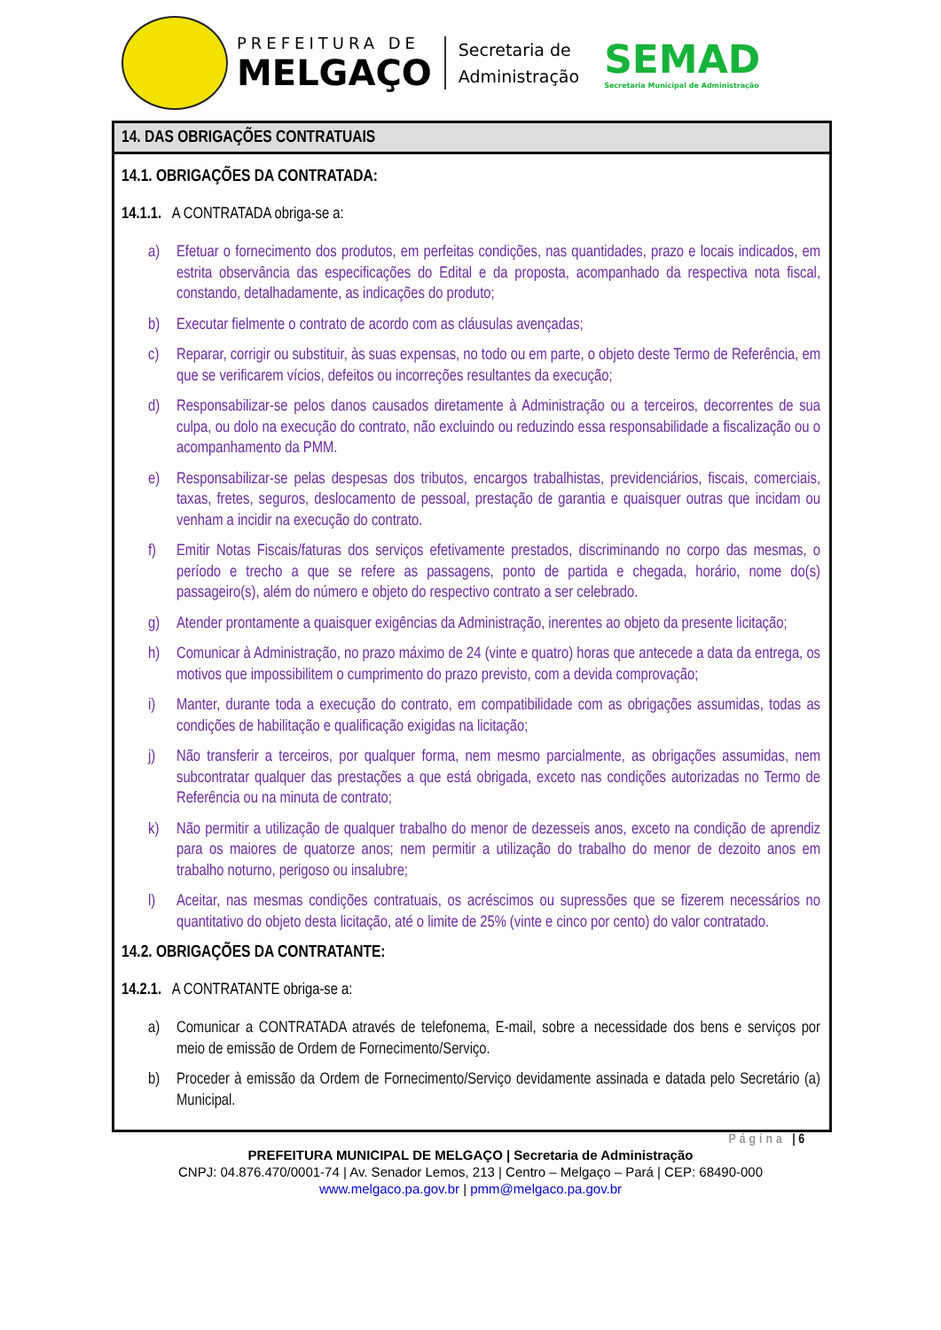PREFEITURA DE
MELGAÇO
Secretaria de
Administração
SEMAD
Secretaria Municipal de Administração
14. DAS OBRIGAÇÕES CONTRATUAIS
14.1. OBRIGAÇÕES DA CONTRATADA:
14.1.1. A CONTRATADA obriga-se a:
a) Efetuar o fornecimento dos produtos, em perfeitas condições, nas quantidades, prazo e locais indicados, em estrita observância das especificações do Edital e da proposta, acompanhado da respectiva nota fiscal, constando, detalhadamente, as indicações do produto;
b) Executar fielmente o contrato de acordo com as cláusulas avençadas;
c) Reparar, corrigir ou substituir, às suas expensas, no todo ou em parte, o objeto deste Termo de Referência, em que se verificarem vícios, defeitos ou incorreções resultantes da execução;
d) Responsabilizar-se pelos danos causados diretamente à Administração ou a terceiros, decorrentes de sua culpa, ou dolo na execução do contrato, não excluindo ou reduzindo essa responsabilidade a fiscalização ou o acompanhamento da PMM.
e) Responsabilizar-se pelas despesas dos tributos, encargos trabalhistas, previdenciários, fiscais, comerciais, taxas, fretes, seguros, deslocamento de pessoal, prestação de garantia e quaisquer outras que incidam ou venham a incidir na execução do contrato.
f) Emitir Notas Fiscais/faturas dos serviços efetivamente prestados, discriminando no corpo das mesmas, o período e trecho a que se refere as passagens, ponto de partida e chegada, horário, nome do(s) passageiro(s), além do número e objeto do respectivo contrato a ser celebrado.
g) Atender prontamente a quaisquer exigências da Administração, inerentes ao objeto da presente licitação;
h) Comunicar à Administração, no prazo máximo de 24 (vinte e quatro) horas que antecede a data da entrega, os motivos que impossibilitem o cumprimento do prazo previsto, com a devida comprovação;
i) Manter, durante toda a execução do contrato, em compatibilidade com as obrigações assumidas, todas as condições de habilitação e qualificação exigidas na licitação;
j) Não transferir a terceiros, por qualquer forma, nem mesmo parcialmente, as obrigações assumidas, nem subcontratar qualquer das prestações a que está obrigada, exceto nas condições autorizadas no Termo de Referência ou na minuta de contrato;
k) Não permitir a utilização de qualquer trabalho do menor de dezesseis anos, exceto na condição de aprendiz para os maiores de quatorze anos; nem permitir a utilização do trabalho do menor de dezoito anos em trabalho noturno, perigoso ou insalubre;
l) Aceitar, nas mesmas condições contratuais, os acréscimos ou supressões que se fizerem necessários no quantitativo do objeto desta licitação, até o limite de 25% (vinte e cinco por cento) do valor contratado.
14.2. OBRIGAÇÕES DA CONTRATANTE:
14.2.1. A CONTRATANTE obriga-se a:
a) Comunicar a CONTRATADA através de telefonema, E-mail, sobre a necessidade dos bens e serviços por meio de emissão de Ordem de Fornecimento/Serviço.
b) Proceder à emissão da Ordem de Fornecimento/Serviço devidamente assinada e datada pelo Secretário (a) Municipal.
Página | 6
PREFEITURA MUNICIPAL DE MELGAÇO | Secretaria de Administração
CNPJ: 04.876.470/0001-74 | Av. Senador Lemos, 213 | Centro – Melgaço – Pará | CEP: 68490-000
www.melgaco.pa.gov.br | pmm@melgaco.pa.gov.br